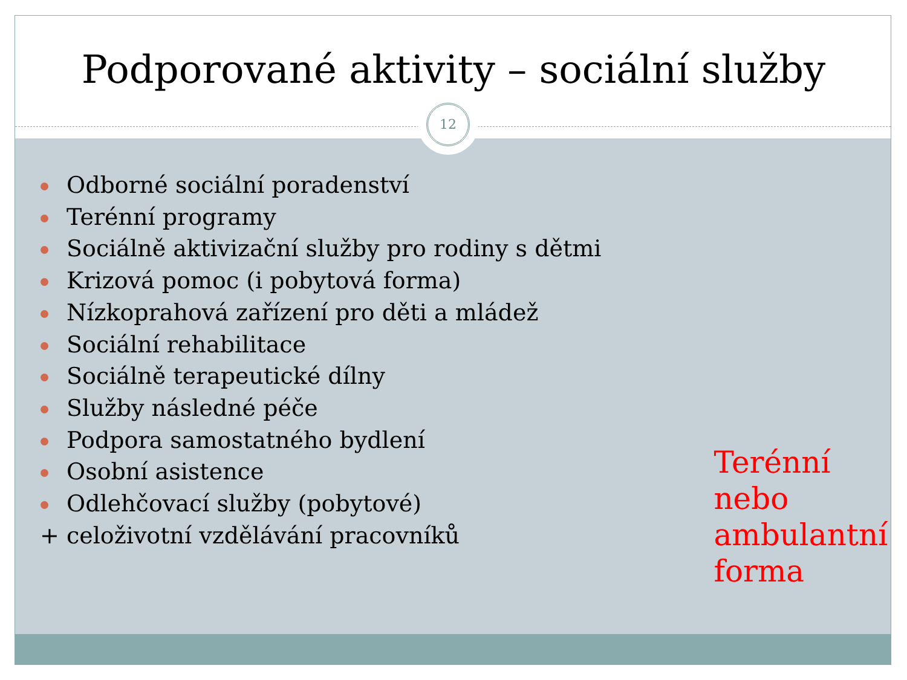12
Podporované aktivity – sociální služby
Odborné sociální poradenství
Terénní programy
Sociálně aktivizační služby pro rodiny s dětmi
Krizová pomoc (i pobytová forma)
Nízkoprahová zařízení pro děti a mládež
Sociální rehabilitace
Sociálně terapeutické dílny
Služby následné péče
Podpora samostatného bydlení
Osobní asistence
Odlehčovací služby (pobytové)
+ celoživotní vzdělávání pracovníků
Terénní nebo
ambulantní
forma